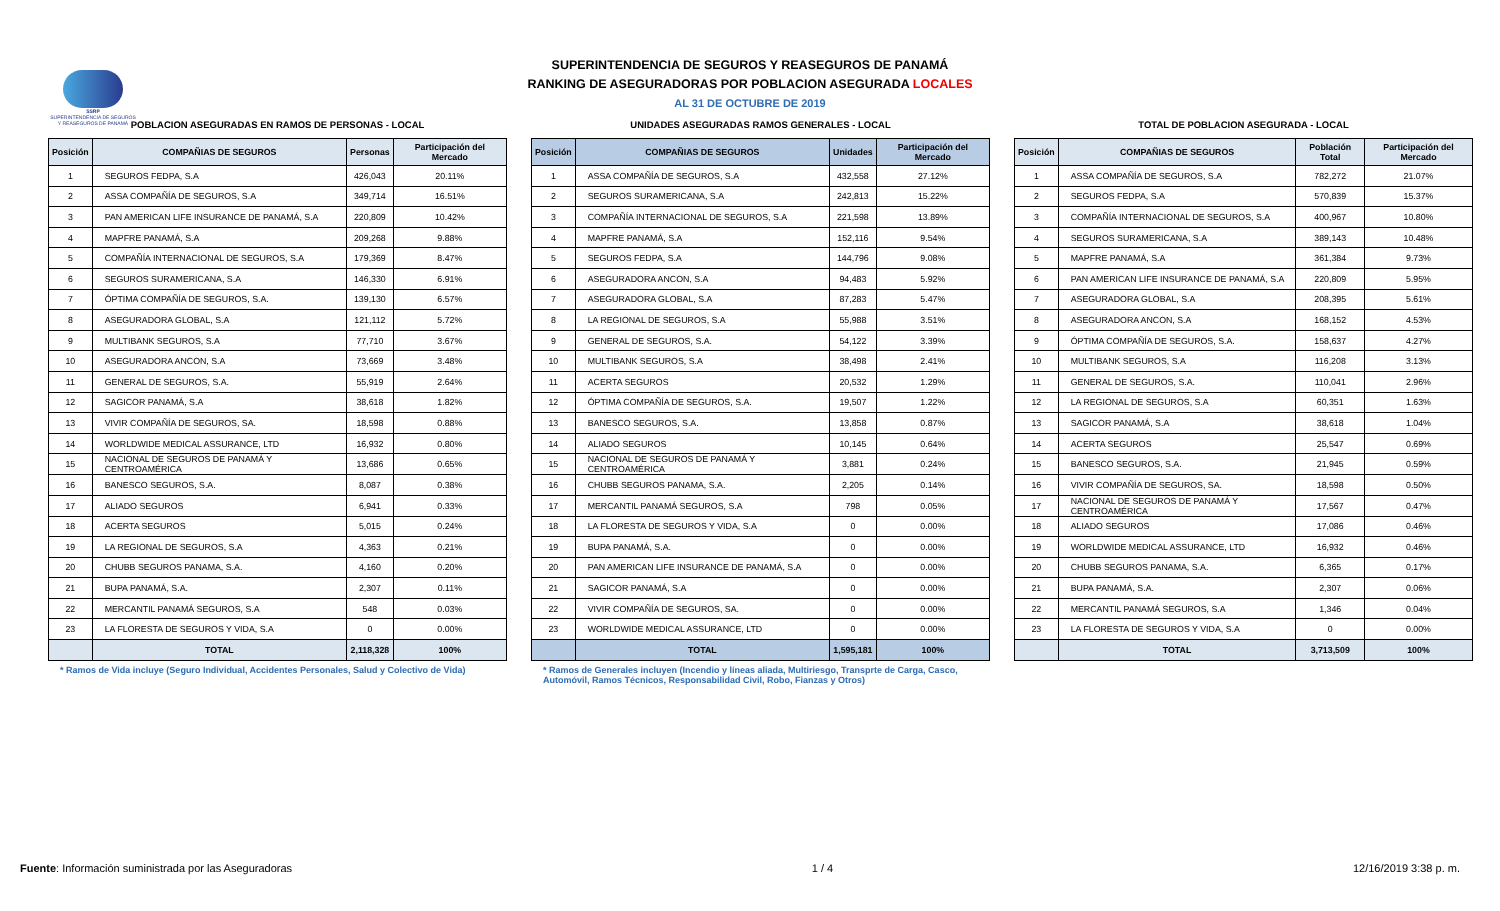SSRP
SUPERINTENDENCIA DE SEGUROS Y REASEGUROS DE PANAMÁ
SUPERINTENDENCIA DE SEGUROS Y REASEGUROS DE PANAMÁ
RANKING DE ASEGURADORAS POR POBLACION ASEGURADA LOCALES
AL 31 DE OCTUBRE DE 2019
POBLACION ASEGURADAS EN RAMOS DE PERSONAS - LOCAL
| Posición | COMPAÑIAS DE SEGUROS | Personas | Participación del Mercado |
| --- | --- | --- | --- |
| 1 | SEGUROS FEDPA, S.A | 426,043 | 20.11% |
| 2 | ASSA COMPAÑÍA DE SEGUROS, S.A | 349,714 | 16.51% |
| 3 | PAN AMERICAN LIFE INSURANCE DE PANAMÁ, S.A | 220,809 | 10.42% |
| 4 | MAPFRE PANAMÁ, S.A | 209,268 | 9.88% |
| 5 | COMPAÑÍA INTERNACIONAL DE SEGUROS, S.A | 179,369 | 8.47% |
| 6 | SEGUROS SURAMERICANA, S.A | 146,330 | 6.91% |
| 7 | ÓPTIMA COMPAÑÍA DE SEGUROS, S.A. | 139,130 | 6.57% |
| 8 | ASEGURADORA GLOBAL, S.A | 121,112 | 5.72% |
| 9 | MULTIBANK SEGUROS, S.A | 77,710 | 3.67% |
| 10 | ASEGURADORA ANCON, S.A | 73,669 | 3.48% |
| 11 | GENERAL DE SEGUROS, S.A. | 55,919 | 2.64% |
| 12 | SAGICOR PANAMÁ, S.A | 38,618 | 1.82% |
| 13 | VIVIR COMPAÑÍA DE SEGUROS, SA. | 18,598 | 0.88% |
| 14 | WORLDWIDE MEDICAL ASSURANCE, LTD | 16,932 | 0.80% |
| 15 | NACIONAL DE SEGUROS DE PANAMÁ Y CENTROAMÉRICA | 13,686 | 0.65% |
| 16 | BANESCO SEGUROS, S.A. | 8,087 | 0.38% |
| 17 | ALIADO SEGUROS | 6,941 | 0.33% |
| 18 | ACERTA SEGUROS | 5,015 | 0.24% |
| 19 | LA REGIONAL DE SEGUROS, S.A | 4,363 | 0.21% |
| 20 | CHUBB SEGUROS PANAMA, S.A. | 4,160 | 0.20% |
| 21 | BUPA PANAMÁ, S.A. | 2,307 | 0.11% |
| 22 | MERCANTIL PANAMÁ SEGUROS, S.A | 548 | 0.03% |
| 23 | LA FLORESTA DE SEGUROS Y VIDA, S.A | 0 | 0.00% |
| | TOTAL | 2,118,328 | 100% |
* Ramos de Vida incluye (Seguro Individual, Accidentes Personales, Salud y Colectivo de Vida)
UNIDADES ASEGURADAS RAMOS GENERALES - LOCAL
| Posición | COMPAÑIAS DE SEGUROS | Unidades | Participación del Mercado |
| --- | --- | --- | --- |
| 1 | ASSA COMPAÑÍA DE SEGUROS, S.A | 432,558 | 27.12% |
| 2 | SEGUROS SURAMERICANA, S.A | 242,813 | 15.22% |
| 3 | COMPAÑÍA INTERNACIONAL DE SEGUROS, S.A | 221,598 | 13.89% |
| 4 | MAPFRE PANAMÁ, S.A | 152,116 | 9.54% |
| 5 | SEGUROS FEDPA, S.A | 144,796 | 9.08% |
| 6 | ASEGURADORA ANCON, S.A | 94,483 | 5.92% |
| 7 | ASEGURADORA GLOBAL, S.A | 87,283 | 5.47% |
| 8 | LA REGIONAL DE SEGUROS, S.A | 55,988 | 3.51% |
| 9 | GENERAL DE SEGUROS, S.A. | 54,122 | 3.39% |
| 10 | MULTIBANK SEGUROS, S.A | 38,498 | 2.41% |
| 11 | ACERTA SEGUROS | 20,532 | 1.29% |
| 12 | ÓPTIMA COMPAÑÍA DE SEGUROS, S.A. | 19,507 | 1.22% |
| 13 | BANESCO SEGUROS, S.A. | 13,858 | 0.87% |
| 14 | ALIADO SEGUROS | 10,145 | 0.64% |
| 15 | NACIONAL DE SEGUROS DE PANAMÁ Y CENTROAMÉRICA | 3,881 | 0.24% |
| 16 | CHUBB SEGUROS PANAMA, S.A. | 2,205 | 0.14% |
| 17 | MERCANTIL PANAMÁ SEGUROS, S.A | 798 | 0.05% |
| 18 | LA FLORESTA DE SEGUROS Y VIDA, S.A | 0 | 0.00% |
| 19 | BUPA PANAMÁ, S.A. | 0 | 0.00% |
| 20 | PAN AMERICAN LIFE INSURANCE DE PANAMÁ, S.A | 0 | 0.00% |
| 21 | SAGICOR PANAMÁ, S.A | 0 | 0.00% |
| 22 | VIVIR COMPAÑÍA DE SEGUROS, SA. | 0 | 0.00% |
| 23 | WORLDWIDE MEDICAL ASSURANCE, LTD | 0 | 0.00% |
| | TOTAL | 1,595,181 | 100% |
* Ramos de Generales incluyen (Incendio y líneas aliada, Multiriesgo, Transprte de Carga, Casco, Automóvil, Ramos Técnicos, Responsabilidad Civil, Robo, Fianzas y Otros)
TOTAL DE POBLACION ASEGURADA - LOCAL
| Posición | COMPAÑIAS DE SEGUROS | Población Total | Participación del Mercado |
| --- | --- | --- | --- |
| 1 | ASSA COMPAÑÍA DE SEGUROS, S.A | 782,272 | 21.07% |
| 2 | SEGUROS FEDPA, S.A | 570,839 | 15.37% |
| 3 | COMPAÑÍA INTERNACIONAL DE SEGUROS, S.A | 400,967 | 10.80% |
| 4 | SEGUROS SURAMERICANA, S.A | 389,143 | 10.48% |
| 5 | MAPFRE PANAMÁ, S.A | 361,384 | 9.73% |
| 6 | PAN AMERICAN LIFE INSURANCE DE PANAMÁ, S.A | 220,809 | 5.95% |
| 7 | ASEGURADORA GLOBAL, S.A | 208,395 | 5.61% |
| 8 | ASEGURADORA ANCON, S.A | 168,152 | 4.53% |
| 9 | ÓPTIMA COMPAÑÍA DE SEGUROS, S.A. | 158,637 | 4.27% |
| 10 | MULTIBANK SEGUROS, S.A | 116,208 | 3.13% |
| 11 | GENERAL DE SEGUROS, S.A. | 110,041 | 2.96% |
| 12 | LA REGIONAL DE SEGUROS, S.A | 60,351 | 1.63% |
| 13 | SAGICOR PANAMÁ, S.A | 38,618 | 1.04% |
| 14 | ACERTA SEGUROS | 25,547 | 0.69% |
| 15 | BANESCO SEGUROS, S.A. | 21,945 | 0.59% |
| 16 | VIVIR COMPAÑÍA DE SEGUROS, SA. | 18,598 | 0.50% |
| 17 | NACIONAL DE SEGUROS DE PANAMÁ Y CENTROAMÉRICA | 17,567 | 0.47% |
| 18 | ALIADO SEGUROS | 17,086 | 0.46% |
| 19 | WORLDWIDE MEDICAL ASSURANCE, LTD | 16,932 | 0.46% |
| 20 | CHUBB SEGUROS PANAMA, S.A. | 6,365 | 0.17% |
| 21 | BUPA PANAMÁ, S.A. | 2,307 | 0.06% |
| 22 | MERCANTIL PANAMÁ SEGUROS, S.A | 1,346 | 0.04% |
| 23 | LA FLORESTA DE SEGUROS Y VIDA, S.A | 0 | 0.00% |
| | TOTAL | 3,713,509 | 100% |
Fuente: Información suministrada por las Aseguradoras 1 / 4 12/16/2019 3:38 p. m.